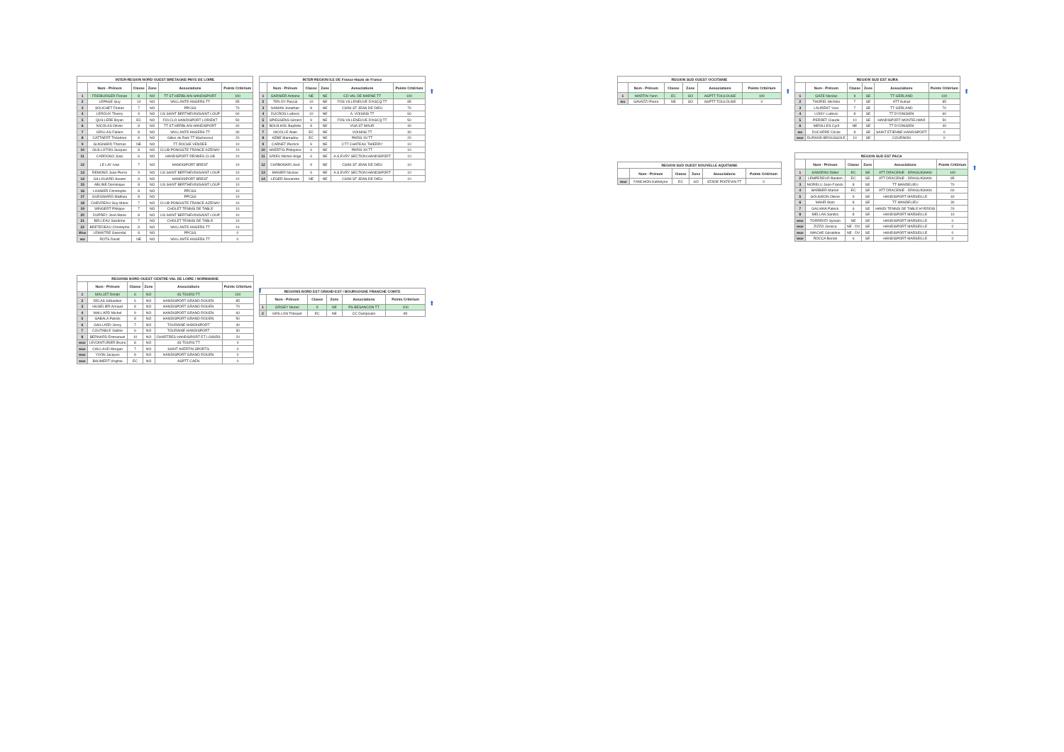| INTER-REGION NORD OUEST BRETAGNE-PAYS DE LOIRE | | | | | |
| | Nom - Prénom | Classe | Zone | Associations | Points Critérium |
| 1 | FREIBURGER Florian | 8 | NO | TT ST HERBLAIN HANDISPORT | 100 |
| 2 | LEPAGE Guy | 10 | NO | VAILLANTE ANGERS TT | 85 |
| 3 | SOUCHET Florian | 7 | NO | PPCSS | 70 |
| 4 | LEROUX Thierry | 9 | NO | US SAINT BERTHEVIN/SAINT LOUP | 60 |
| 5 | QUILLERE Bryan | EC | NO | FOLCLO HANDISPORT LORIENT | 50 |
| 6 | NICOLAS Olivier | 8 | NO | TT ST HERBLAIN HANDISPORT | 40 |
| 7 | GRILLAS Fabien | 8 | NO | VAILLANTE ANGERS TT | 30 |
| 8 | CATTAERT Théodore | 8 | NO | Gilles de Retz TT Machecoul | 20 |
| 9 | GUIGNARD Thomas | NE | NO | TT ROCHE VENDEE | 10 |
| 10 | GUILLOTON Jacques | 8 | NO | CLUB PONGISTE FRANCE AIZENAY | 10 |
| 11 | CARDOSO Joao | 6 | NO | HANDISPORT RENNES CLUB | 10 |
| 12 | LE LAY Ivan | 7 | NO | HANDISPORT BREST | 10 |
| 13 | REMOND Jean-Pierre | 9 | NO | US SAINT BERTHEVIN/SAINT LOUP | 10 |
| 14 | GILLOUARD Swann | 8 | NO | HANDISPORT BREST | 10 |
| 15 | ABLINE Dominique | 8 | NO | US SAINT BERTHEVIN/SAINT LOUP | 10 |
| 16 | LASNIER Christophe | 8 | NO | PPCSS | 10 |
| 17 | GUEGNIARD Mathieu | 8 | NO | PPCSS | 10 |
| 18 | CHEVREAU Guy-Marie | 7 | NO | CLUB PONGISTE FRANCE AIZENAY | 10 |
| 19 | WINGERT Philippe | 7 | NO | CHOLET TENNIS DE TABLE | 10 |
| 20 | DUPREY José-Marie | 8 | NO | US SAINT BERTHEVIN/SAINT LOUP | 10 |
| 21 | BELLEAU Sandrine | 7 | NO | CHOLET TENNIS DE TABLE | 10 |
| 22 | BRETEDEAU Christophe | 8 | NO | VAILLANTE ANGERS TT | 10 |
| Woe | LEMAITRE Gwendal | 8 | NO | PPCSS | 0 |
| wo | ROTS David | NE | NO | VAILLANTE ANGERS TT | 0 |
| REGIONS NORD OUEST CENTRE-VAL DE LOIRE / NORMANDIE | | | | | |
| | Nom - Prénom | Classe | Zone | Associations | Points Critérium |
| 1 | MALLET Dimitri | 6 | NO | 4S TOURS TT | 100 |
| 2 | DELAS Sébastien | 6 | NO | HANDISPORT GRAND ROUEN | 85 |
| 3 | HUGELIER Arnaud | 8 | NO | HANDISPORT GRAND ROUEN | 70 |
| 4 | MALLARD Michel | 9 | NO | HANDISPORT GRAND ROUEN | 60 |
| 5 | GABALA Patrick | 8 | NO | HANDISPORT GRAND ROUEN | 50 |
| 6 | GAILLARD Jessy | 7 | NO | TOURAINE HANDISPORT | 40 |
| 7 | COUTABLE Valérie | 6 | NO | TOURAINE HANDISPORT | 30 |
| 8 | BERNARD Emmanuel | 10 | NO | CHARTRES HANDISPORT ET LOISIRS | 20 |
| woe | LEVOINTURIER Bruno | 8 | NO | 4S TOURS TT | 0 |
| woe | CAILLAUD Morgan | 7 | NO | SAINT AVERTIN SPORTS | 0 |
| woe | YVON Jacques | 8 | NO | HANDISPORT GRAND ROUEN | 0 |
| woe | BAUMERT Virginie | EC | NO | ASPTT CAEN | 0 |
⬆
| INTER-REGION ILE DE France-Hauts de France | | | | | |
| | Nom - Prénom | Classe | Zone | Associations | Points Critérium |
| 1 | GARNIER Antoine | NE | NE | CD VAL DE MARNE TT | 100 |
| 2 | TIRLOY Pascal | 10 | NE | FOS VILLENEUVE D'ASCQ TT | 85 |
| 3 | NAMAN Jonathan | 8 | NE | CSINI ST JEAN DE DIEU | 70 |
| 4 | DUCROS Ludovic | 10 | NE | A. VOISINS TT | 60 |
| 5 | SPIESSENS Gérard | 9 | NE | FOS VILLENEUVE D'ASCQ TT | 50 |
| 6 | BOUILHOL Baptiste | 8 | NE | VGA ST MAUR | 40 |
| 7 | NICOLLE Alain | EC | NE | VOISINS TT | 30 |
| 8 | KEBE Mamadou | EC | NE | PARIS XII TT | 20 |
| 9 | CARNET Pierrick | 9 | NE | CTT CHATEAU THIERRY | 10 |
| 10 | HAERTIG Philippine | 6 | NE | PARIS XII TT | 10 |
| 11 | GRIEU Michel-Ange | 6 | NE | A.S.EVRY SECTION HANDISPORT | 10 |
| 12 | CARBONARI José | 9 | NE | CSINI ST JEAN DE DIEU | 10 |
| 13 | MANIER Nicolas | 6 | NE | A.S.EVRY SECTION HANDISPORT | 10 |
| 14 | LEGER Alexandre | NE | NE | CSINI ST JEAN DE DIEU | 10 |
⬆
| REGIONS NORD EST GRAND-EST / BOURGOGNE FRANCHE COMTE | | | | | |
| | Nom - Prénom | Classe | Zone | Associations | Points Critérium |
| 1 | GRISEY Muriel | 9 | NE | PS BESANCON TT | 100 |
| 2 | GRILLON Thibault | EC | NE | CC Dampoulin | 85 |
⬆
| REGION SUD OUEST OCCITANIE | | | | | |
| | Nom - Prénom | Classe | Zone | Associations | Points Critérium |
| 1 | MARTIN Yann | EC | SO | ASPTT TOULOUSE | 100 |
| wo | GAVAZZI Pierre | NE | SO | ASPTT TOULOUSE | 0 |
⬆
| REGION SUD OUEST NOUVELLE AQUITAINE | | | | | |
| | Nom - Prénom | Classe | Zone | Associations | Points Critérium |
| woe | FANCHON Kathelyne | EC | SO | STADE POITEVIN TT | 0 |
| REGION SUD EST AURA | | | | | |
| | Nom - Prénom | Classe | Zone | Associations | Points Critérium |
| 1 | GAZE Nicolas | 9 | SE | TT GERLAND | 100 |
| 2 | THOREL Michèle | 7 | SE | ATT Aulnat | 85 |
| 3 | LAURENT Yves | 7 | SE | TT GERLAND | 70 |
| 4 | LOISY Ludovic | 8 | SE | TT DYONISIEN | 60 |
| 5 | PERRET Claude | 10 | SE | HANDISPORT MONTELIMAR | 50 |
| 6 | MIRALLES Cyril | NE | SE | TT DYONISIEN | 40 |
| wo | DUCARRE Cécile | 8 | SE | SAINT ETIENNE HANDISPORT | 0 |
| woe | DURAND-BROUSSOLE | 10 | SE | COURNON | 0 |
⬆
| REGION SUD EST PACA | | | | | |
| | Nom - Prénom | Classe | Zone | Associations | Points Critérium |
| 1 | SANDRINI Didier | EC | SE | ATT DRACENIE - DRAGUIGNAN | 100 |
| 2 | LEMPEREUR Bastien | EC | SE | ATT DRACENIE - DRAGUIGNAN | 85 |
| 3 | MORELLI Jean-Franck | 8 | SE | TT MANDELIEU | 70 |
| 4 | BARBIER Marion | EC | SE | ATT DRACENIE - DRAGUIGNAN | 60 |
| 5 | GOUGEON Olivier | 9 | SE | HANDISPORT MARSEILLE | 40 |
| 6 | MAHR Alain | 8 | SE | TT MANDELIEU | 30 |
| 7 | GALIANA Patrick | 6 | SE | HANDI TENNIS DE TABLE HYEROIS | 20 |
| 8 | MELLAN Sandra | 8 | SE | HANDISPORT MARSEILLE | 10 |
| woe | TORRENTI Sylvain | NE | SE | HANDISPORT MARSEILLE | 0 |
| woe | ZIZZO Jessica | NE - DV | SE | HANDISPORT MARSEILLE | 0 |
| woe | IMACHE Géraldine | NE - DV | SE | HANDISPORT MARSEILLE | 0 |
| woe | ROCCA Benoit | 6 | SE | HANDISPORT MARSEILLE | 0 |
⬆